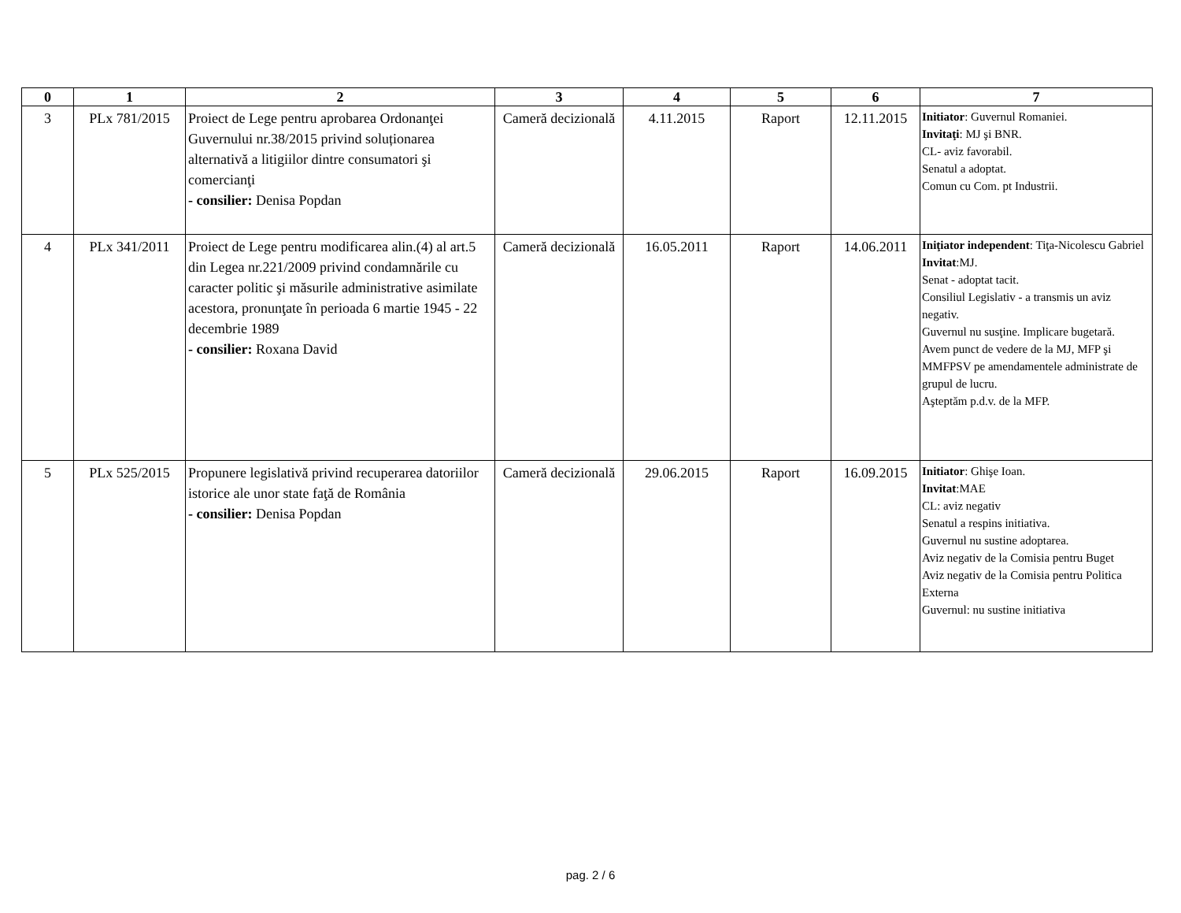| 0 | 1 | 2 | 3 | 4 | 5 | 6 | 7 |
| --- | --- | --- | --- | --- | --- | --- | --- |
| 3 | PLx 781/2015 | Proiect de Lege pentru aprobarea Ordonanţei Guvernului nr.38/2015 privind soluționarea alternativă a litigiilor dintre consumatori şi comercianţi - consilier: Denisa Popdan | Cameră decizională | 4.11.2015 | Raport | 12.11.2015 | Initiator : Guvernul Romaniei. Invitaţi : MJ şi BNR. CL- aviz favorabil. Senatul a adoptat. Comun cu Com. pt Industrii. |
| 4 | PLx 341/2011 | Proiect de Lege pentru modificarea alin.(4) al art.5 din Legea nr.221/2009 privind condamnările cu caracter politic şi măsurile administrative asimilate acestora, pronunţate în perioada 6 martie 1945 - 22 decembrie 1989 - consilier: Roxana David | Cameră decizională | 16.05.2011 | Raport | 14.06.2011 | Iniţiator independent : Tiţa-Nicolescu Gabriel Invitat :MJ. Senat - adoptat tacit. Consiliul Legislativ - a transmis un aviz negativ. Guvernul nu susţine. Implicare bugetară. Avem punct de vedere de la MJ, MFP şi MMFPSV pe amendamentele administrate de grupul de lucru. Aşteptăm p.d.v. de la MFP. |
| 5 | PLx 525/2015 | Propunere legislativă privind recuperarea datoriilor istorice ale unor state faţă de România - consilier: Denisa Popdan | Cameră decizională | 29.06.2015 | Raport | 16.09.2015 | Initiator : Ghişe Ioan. Invitat :MAE CL: aviz negativ Senatul a respins initiativa. Guvernul nu sustine adoptarea. Aviz negativ de la Comisia pentru Buget Aviz negativ de la Comisia pentru Politica Externa Guvernul: nu sustine initiativa |
pag. 2 / 6